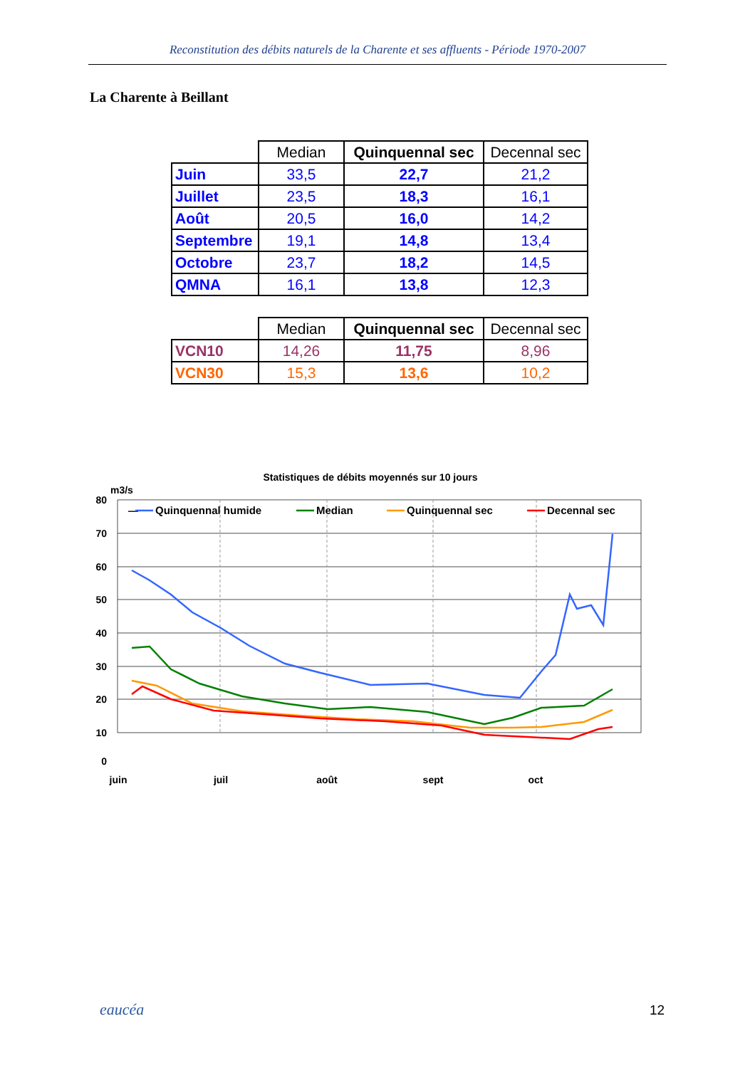Reconstitution des débits naturels de la Charente et ses affluents - Période 1970-2007
La Charente à Beillant
| | Median | Quinquennal sec | Decennal sec |
| --- | --- | --- | --- |
| Juin | 33,5 | 22,7 | 21,2 |
| Juillet | 23,5 | 18,3 | 16,1 |
| Août | 20,5 | 16,0 | 14,2 |
| Septembre | 19,1 | 14,8 | 13,4 |
| Octobre | 23,7 | 18,2 | 14,5 |
| QMNA | 16,1 | 13,8 | 12,3 |
| | Median | Quinquennal sec | Decennal sec |
| --- | --- | --- | --- |
| VCN10 | 14,26 | 11,75 | 8,96 |
| VCN30 | 15,3 | 13,6 | 10,2 |
Statistiques de débits moyennés sur 10 jours
m3/s
80
70
60
50
40
30
20
10
0
juin
juil
août
sept
oct
—
Quinquennal humide
Median
Quinquennal sec
Decennal sec
eaucéa 12